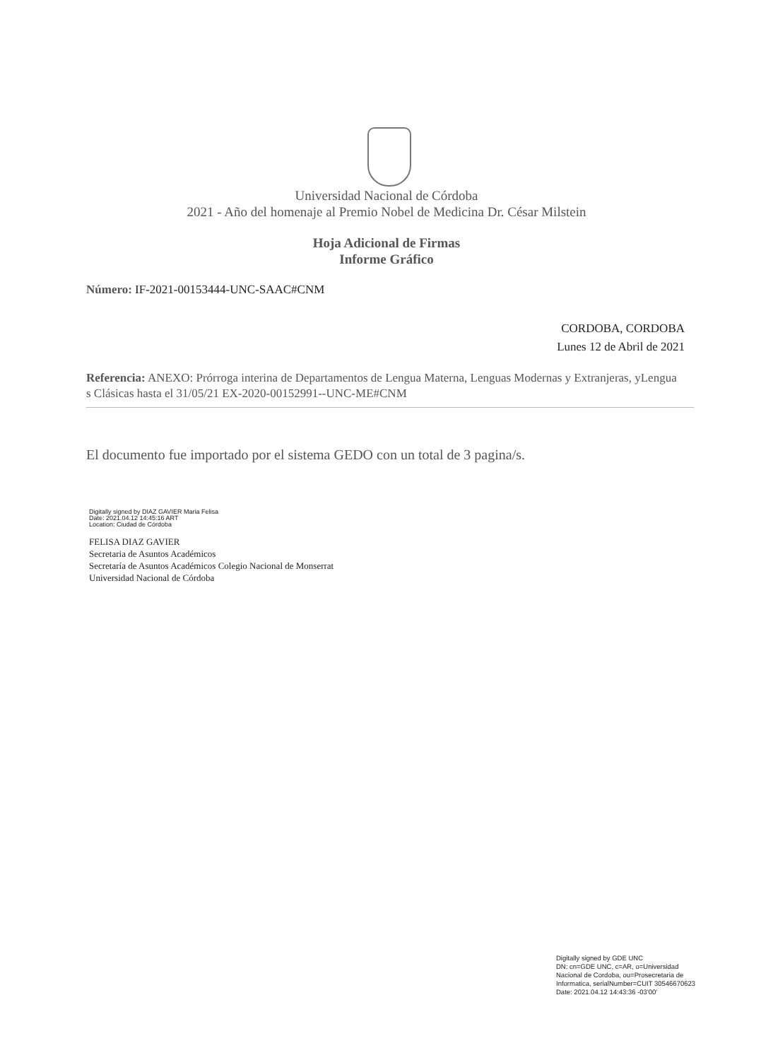Universidad Nacional de Córdoba
2021 - Año del homenaje al Premio Nobel de Medicina Dr. César Milstein
Hoja Adicional de Firmas
Informe Gráfico
Número: IF-2021-00153444-UNC-SAAC#CNM
CORDOBA, CORDOBA
Lunes 12 de Abril de 2021
Referencia: ANEXO: Prórroga interina de Departamentos de Lengua Materna, Lenguas Modernas y Extranjeras, yLengua
s Clásicas hasta el 31/05/21 EX-2020-00152991--UNC-ME#CNM
El documento fue importado por el sistema GEDO con un total de 3 pagina/s.
Digitally signed by DIAZ GAVIER Maria Felisa
Date: 2021.04.12 14:45:16 ART
Location: Ciudad de Córdoba
FELISA DIAZ GAVIER
Secretaria de Asuntos Académicos
Secretaría de Asuntos Académicos Colegio Nacional de Monserrat
Universidad Nacional de Córdoba
Digitally signed by GDE UNC
DN: cn=GDE UNC, c=AR, o=Universidad
Nacional de Cordoba, ou=Prosecretaria de
Informatica, serialNumber=CUIT 30546670623
Date: 2021.04.12 14:43:36 -03'00'